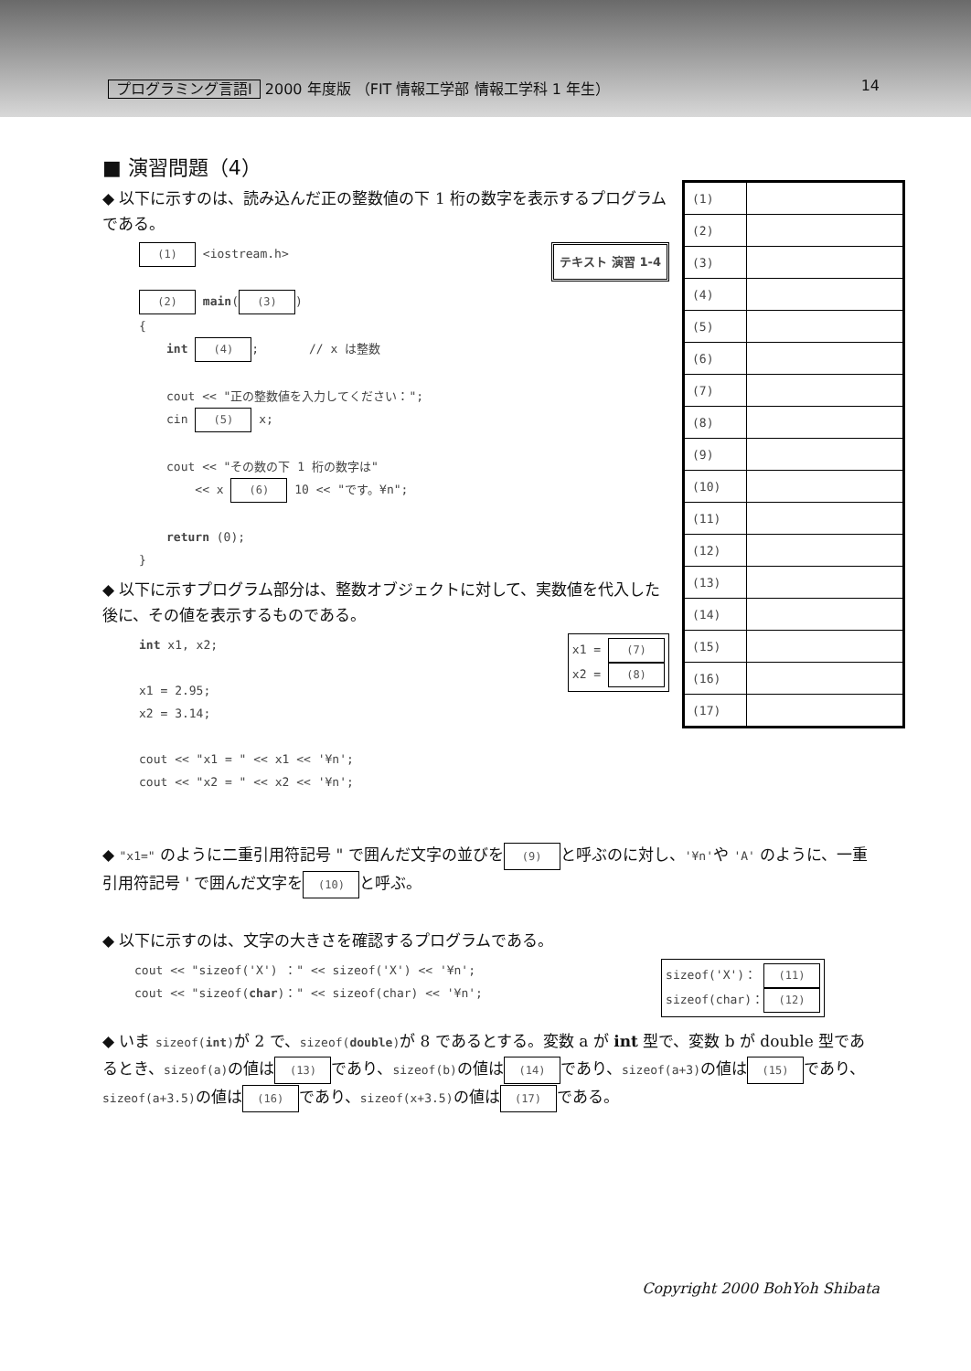プログラミング言語Ⅰ 2000 年度版 （FIT 情報工学部 情報工学科 1 年生） 14
■ 演習問題（4）
◆ 以下に示すのは、読み込んだ正の整数値の下 1 桁の数字を表示するプログラムである。
テキスト 演習 1-4
(1) <iostream.h>
(2) main((3))
{
int (4); // x は整数
cout << "正の整数値を入力してください：";
cin (5) x;
cout << "その数の下 1 桁の数字は"
<< x (6) 10 << "です。¥n";
return (0);
}
◆ 以下に示すプログラム部分は、整数オブジェクトに対して、実数値を代入した後に、その値を表示するものである。
x1 = (7)
x2 = (8)
int x1, x2;
x1 = 2.95;
x2 = 3.14;
cout << "x1 = " << x1 << '¥n';
cout << "x2 = " << x2 << '¥n';
| (1) | |
| (2) | |
| (3) | |
| (4) | |
| (5) | |
| (6) | |
| (7) | |
| (8) | |
| (9) | |
| (10) | |
| (11) | |
| (12) | |
| (13) | |
| (14) | |
| (15) | |
| (16) | |
| (17) | |
◆ "x1=" のように二重引用符記号 " で囲んだ文字の並びを (9) と呼ぶのに対し、'¥n'や 'A' のように、一重引用符記号 ' で囲んだ文字を (10) と呼ぶ。
◆ 以下に示すのは、文字の大きさを確認するプログラムである。
sizeof('X')： (11)
sizeof(char)： (12)
cout << "sizeof('X') ：" << sizeof('X') << '¥n';
cout << "sizeof(char)：" << sizeof(char) << '¥n';
◆ いま sizeof(int) が 2 で、sizeof(double) が 8 であるとする。変数 a が int 型で、変数 b が double 型であるとき、sizeof(a) の値は (13) であり、sizeof(b) の値は (14) であり、sizeof(a+3) の値は (15) であり、sizeof(a+3.5) の値は (16) であり、sizeof(x+3.5) の値は (17) である。
Copyright 2000 BohYoh Shibata